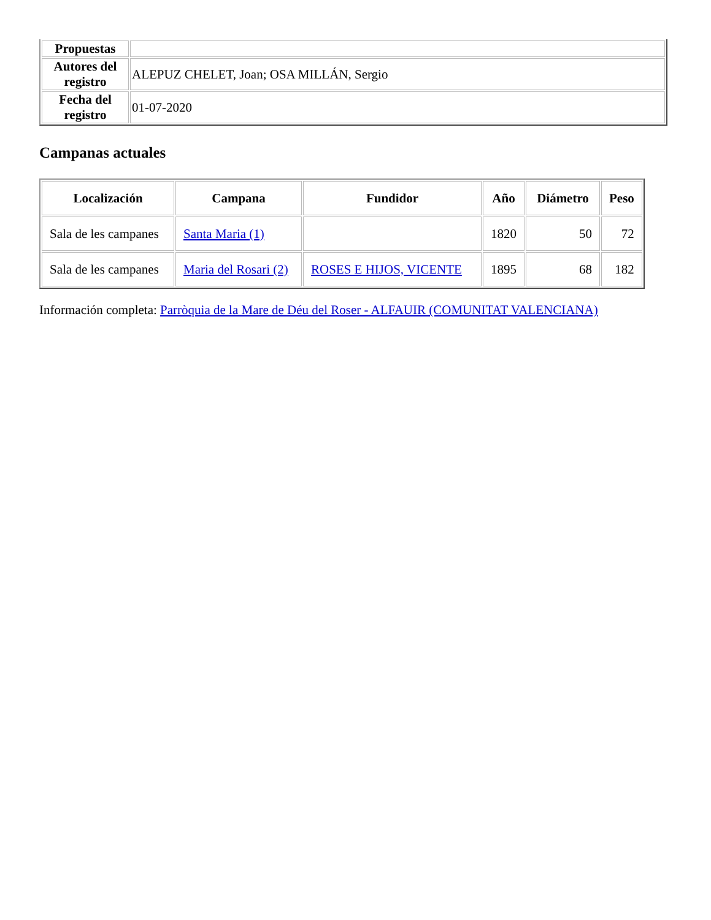| Propuestas | |
| Autores del registro | ALEPUZ CHELET, Joan; OSA MILLÁN, Sergio |
| Fecha del registro | 01-07-2020 |
Campanas actuales
| Localización | Campana | Fundidor | Año | Diámetro | Peso |
| --- | --- | --- | --- | --- | --- |
| Sala de les campanes | Santa Maria (1) | | 1820 | 50 | 72 |
| Sala de les campanes | Maria del Rosari (2) | ROSES E HIJOS, VICENTE | 1895 | 68 | 182 |
Información completa: Parròquia de la Mare de Déu del Roser - ALFAUIR (COMUNITAT VALENCIANA)